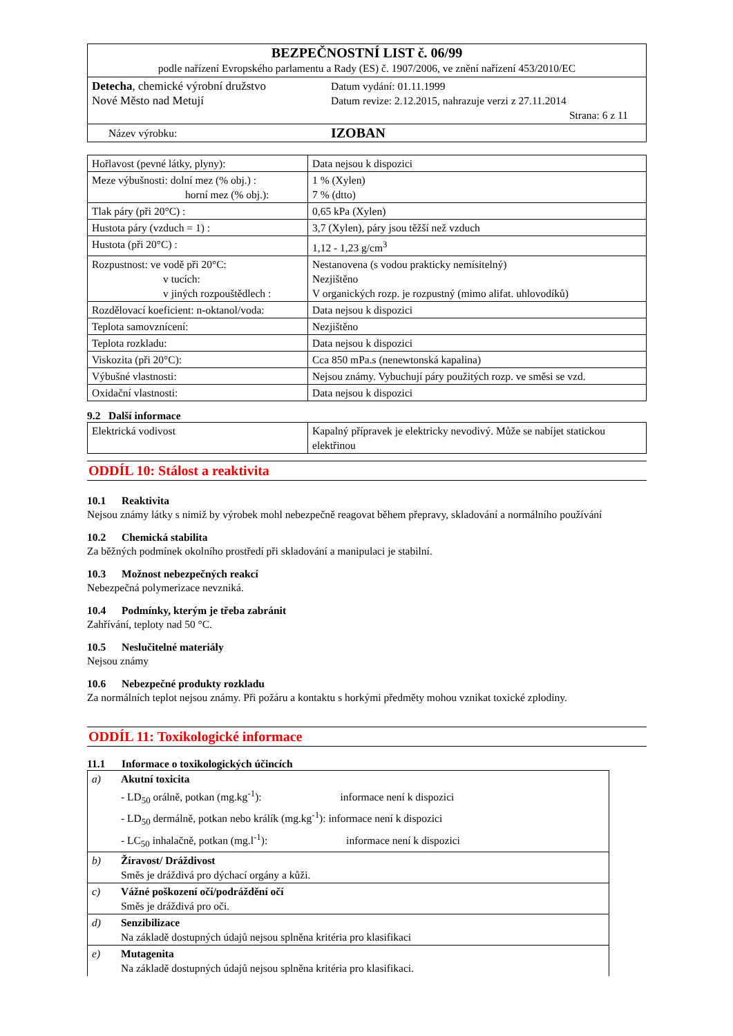| BEZPEČNOSTNÍ LIST č. 06/99 podle nařízení Evropského parlamentu a Rady (ES) č. 1907/2006, ve znění nařízení 453/2010/EC | |
| Detecha , chemické výrobní družstvo Nové Město nad Metují | Datum vydání: 01.11.1999 Datum revize: 2.12.2015, nahrazuje verzi z 27.11.2014 Strana: 6 z 11 |
| Název výrobku: | IZOBAN |
| Hořlavost (pevné látky, plyny): | Data nejsou k dispozici |
| Meze výbušnosti: dolní mez (% obj.) : horní mez (% obj.): | 1 % (Xylen) 7 % (dtto) |
| Tlak páry (při 20°C) : | 0,65 kPa (Xylen) |
| Hustota páry (vzduch = 1) : | 3,7 (Xylen), páry jsou těžší než vzduch |
| Hustota (při 20°C) : | 1,12 - 1,23 g/cm<sup>3</sup> |
| Rozpustnost: ve vodě při 20°C: v tucích: v jiných rozpouštědlech : | Nestanovena (s vodou prakticky nemísitelný) Nezjištěno V organických rozp. je rozpustný (mimo alifat. uhlovodíků) |
| Rozdělovací koeficient: n-oktanol/voda: | Data nejsou k dispozici |
| Teplota samovznícení: | Nezjištěno |
| Teplota rozkladu: | Data nejsou k dispozici |
| Viskozita (při 20°C): | Cca 850 mPa.s (nenewtonská kapalina) |
| Výbušné vlastnosti: | Nejsou známy. Vybuchují páry použitých rozp. ve směsi se vzd. |
| Oxidační vlastnosti: | Data nejsou k dispozici |
9.2 Další informace
| Elektrická vodivost | Kapalný přípravek je elektricky nevodivý. Může se nabíjet statickou elektřinou |
ODDÍL 10: Stálost a reaktivita
10.1 Reaktivita
Nejsou známy látky s nimiž by výrobek mohl nebezpečně reagovat během přepravy, skladování a normálního používání
10.2 Chemická stabilita
Za běžných podmínek okolního prostředí při skladování a manipulaci je stabilní.
10.3 Možnost nebezpečných reakcí
Nebezpečná polymerizace nevzniká.
10.4 Podmínky, kterým je třeba zabránit
Zahřívání, teploty nad 50 °C.
10.5 Neslučitelné materiály
Nejsou známy
10.6 Nebezpečné produkty rozkladu
Za normálních teplot nejsou známy. Při požáru a kontaktu s horkými předměty mohou vznikat toxické zplodiny.
ODDÍL 11: Toxikologické informace
11.1 Informace o toxikologických účincích
| a) | Akutní toxicita - LD<sub>50</sub> orálně, potkan (mg.kg<sup>-1</sup>): informace není k dispozici - LD<sub>50</sub> dermálně, potkan nebo králík (mg.kg<sup>-1</sup>): informace není k dispozici - LC<sub>50</sub> inhalačně, potkan (mg.l<sup>-1</sup>): informace není k dispozici |
| b) | Žíravost/ Dráždivost Směs je dráždivá pro dýchací orgány a kůži. |
| c) | Vážné poškození očí/podráždění očí Směs je dráždivá pro oči. |
| d) | Senzibilizace Na základě dostupných údajů nejsou splněna kritéria pro klasifikaci |
| e) | Mutagenita Na základě dostupných údajů nejsou splněna kritéria pro klasifikaci. |